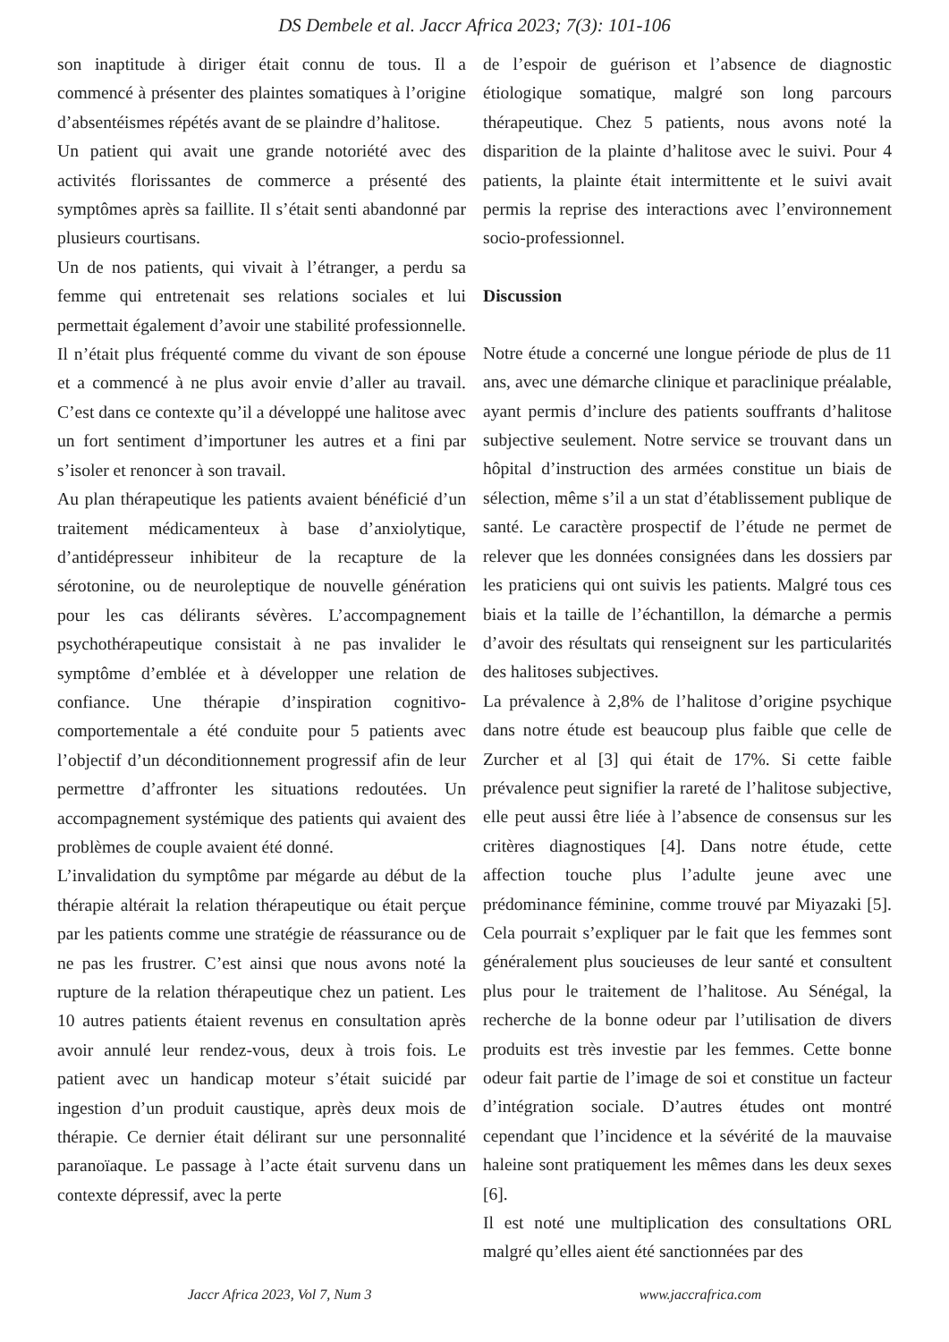DS Dembele et al. Jaccr Africa 2023; 7(3): 101-106
son inaptitude à diriger était connu de tous. Il a commencé à présenter des plaintes somatiques à l’origine d’absentéismes répétés avant de se plaindre d’halitose.
Un patient qui avait une grande notoriété avec des activités florissantes de commerce a présenté des symptômes après sa faillite. Il s’était senti abandonné par plusieurs courtisans.
Un de nos patients, qui vivait à l’étranger, a perdu sa femme qui entretenait ses relations sociales et lui permettait également d’avoir une stabilité professionnelle. Il n’était plus fréquenté comme du vivant de son épouse et a commencé à ne plus avoir envie d’aller au travail. C’est dans ce contexte qu’il a développé une halitose avec un fort sentiment d’importuner les autres et a fini par s’isoler et renoncer à son travail.
Au plan thérapeutique les patients avaient bénéficié d’un traitement médicamenteux à base d’anxiolytique, d’antidépresseur inhibiteur de la recapture de la sérotonine, ou de neuroleptique de nouvelle génération pour les cas délirants sévères. L’accompagnement psychothérapeutique consistait à ne pas invalider le symptôme d’emblée et à développer une relation de confiance. Une thérapie d’inspiration cognitivo-comportementale a été conduite pour 5 patients avec l’objectif d’un déconditionnement progressif afin de leur permettre d’affronter les situations redoutées. Un accompagnement systémique des patients qui avaient des problèmes de couple avaient été donné.
L’invalidation du symptôme par mégarde au début de la thérapie altérait la relation thérapeutique ou était perçue par les patients comme une stratégie de réassurance ou de ne pas les frustrer. C’est ainsi que nous avons noté la rupture de la relation thérapeutique chez un patient. Les 10 autres patients étaient revenus en consultation après avoir annulé leur rendez-vous, deux à trois fois. Le patient avec un handicap moteur s’était suicidé par ingestion d’un produit caustique, après deux mois de thérapie. Ce dernier était délirant sur une personnalité paranoïaque. Le passage à l’acte était survenu dans un contexte dépressif, avec la perte
de l’espoir de guérison et l’absence de diagnostic étiologique somatique, malgré son long parcours thérapeutique. Chez 5 patients, nous avons noté la disparition de la plainte d’halitose avec le suivi. Pour 4 patients, la plainte était intermittente et le suivi avait permis la reprise des interactions avec l’environnement socio-professionnel.
Discussion
Notre étude a concerné une longue période de plus de 11 ans, avec une démarche clinique et paraclinique préalable, ayant permis d’inclure des patients souffrants d’halitose subjective seulement. Notre service se trouvant dans un hôpital d’instruction des armées constitue un biais de sélection, même s’il a un stat d’établissement publique de santé. Le caractère prospectif de l’étude ne permet de relever que les données consignées dans les dossiers par les praticiens qui ont suivis les patients. Malgré tous ces biais et la taille de l’échantillon, la démarche a permis d’avoir des résultats qui renseignent sur les particularités des halitoses subjectives.
La prévalence à 2,8% de l’halitose d’origine psychique dans notre étude est beaucoup plus faible que celle de Zurcher et al [3] qui était de 17%. Si cette faible prévalence peut signifier la rareté de l’halitose subjective, elle peut aussi être liée à l’absence de consensus sur les critères diagnostiques [4]. Dans notre étude, cette affection touche plus l’adulte jeune avec une prédominance féminine, comme trouvé par Miyazaki [5]. Cela pourrait s’expliquer par le fait que les femmes sont généralement plus soucieuses de leur santé et consultent plus pour le traitement de l’halitose. Au Sénégal, la recherche de la bonne odeur par l’utilisation de divers produits est très investie par les femmes. Cette bonne odeur fait partie de l’image de soi et constitue un facteur d’intégration sociale. D’autres études ont montré cependant que l’incidence et la sévérité de la mauvaise haleine sont pratiquement les mêmes dans les deux sexes [6].
Il est noté une multiplication des consultations ORL malgré qu’elles aient été sanctionnées par des
Jaccr Africa 2023, Vol 7, Num 3 www.jaccrafrica.com